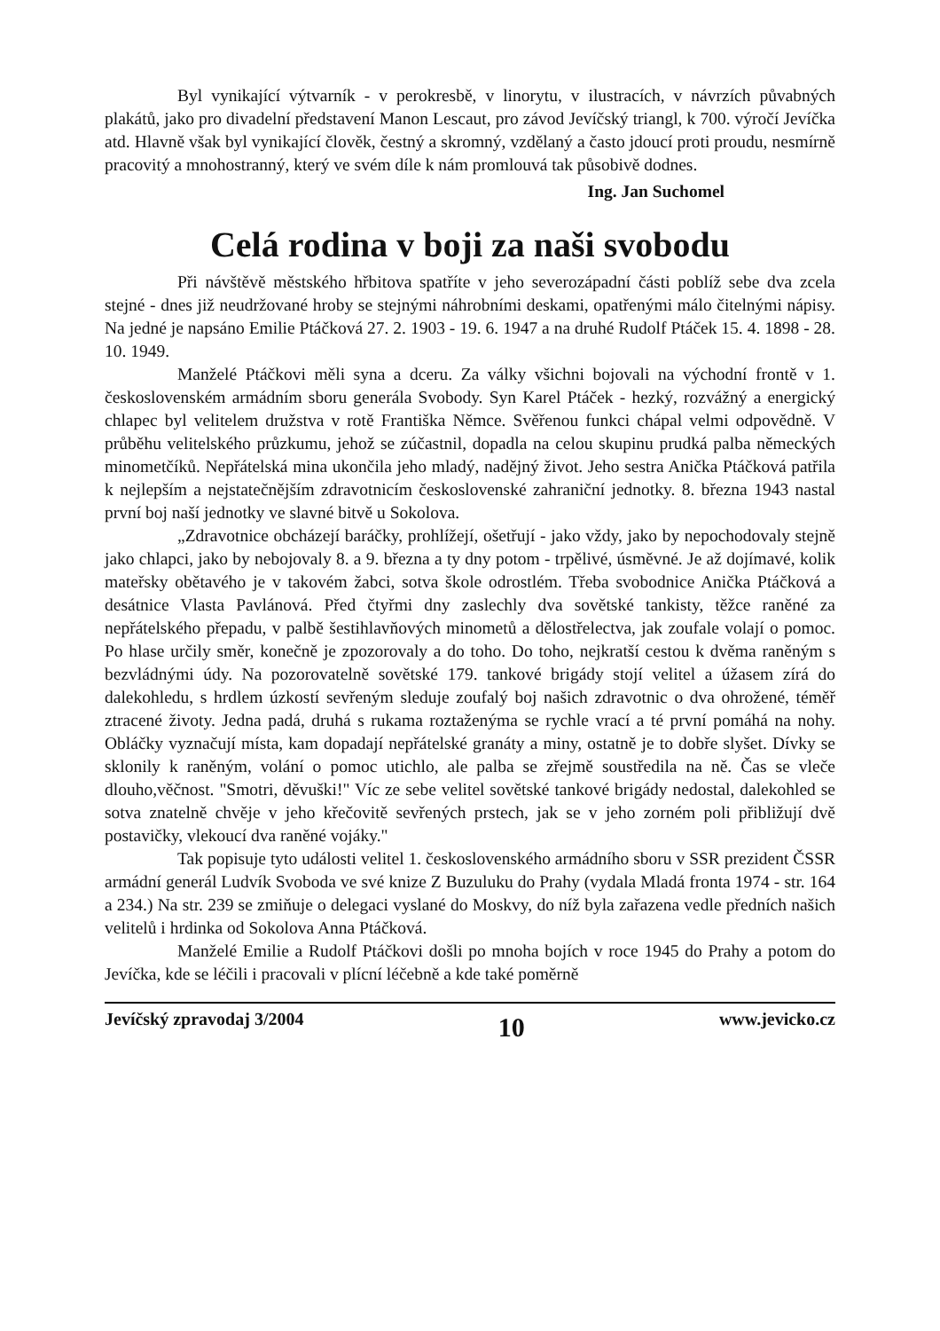Byl vynikající výtvarník - v perokresbě, v linorytu, v ilustracích, v návrzích půvabných plakátů, jako pro divadelní představení Manon Lescaut, pro závod Jevíčský triangl, k 700. výročí Jevíčka atd. Hlavně však byl vynikající člověk, čestný a skromný, vzdělaný a často jdoucí proti proudu, nesmírně pracovitý a mnohostranný, který ve svém díle k nám promlouvá tak působivě dodnes.
Ing. Jan Suchomel
Celá rodina v boji za naši svobodu
Při návštěvě městského hřbitova spatříte v jeho severozápadní části poblíž sebe dva zcela stejné - dnes již neudržované hroby se stejnými náhrobními deskami, opatřenými málo čitelnými nápisy. Na jedné je napsáno Emilie Ptáčková 27. 2. 1903 - 19. 6. 1947 a na druhé Rudolf Ptáček 15. 4. 1898 - 28. 10. 1949.
Manželé Ptáčkovi měli syna a dceru. Za války všichni bojovali na východní frontě v 1. československém armádním sboru generála Svobody. Syn Karel Ptáček - hezký, rozvážný a energický chlapec byl velitelem družstva v rotě Františka Němce. Svěřenou funkci chápal velmi odpovědně. V průběhu velitelského průzkumu, jehož se zúčastnil, dopadla na celou skupinu prudká palba německých minometčíků. Nepřátelská mina ukončila jeho mladý, nadějný život. Jeho sestra Anička Ptáčková patřila k nejlepším a nejstatečnějším zdravotnicím československé zahraniční jednotky. 8. března 1943 nastal první boj naší jednotky ve slavné bitvě u Sokolova.
„Zdravotnice obcházejí baráčky, prohlížejí, ošetřují - jako vždy, jako by nepochodovaly stejně jako chlapci, jako by nebojovaly 8. a 9. března a ty dny potom - trpělivé, úsměvné. Je až dojímavé, kolik mateřsky obětavého je v takovém žabci, sotva škole odrostlém. Třeba svobodnice Anička Ptáčková a desátnice Vlasta Pavlánová. Před čtyřmi dny zaslechly dva sovětské tankisty, těžce raněné za nepřátelského přepadu, v palbě šestihlavňových minometů a dělostřelectva, jak zoufale volají o pomoc. Po hlase určily směr, konečně je zpozorovaly a do toho. Do toho, nejkratší cestou k dvěma raněným s bezvládnými údy. Na pozorovatelně sovětské 179. tankové brigády stojí velitel a úžasem zírá do dalekohledu, s hrdlem úzkostí sevřeným sleduje zoufalý boj našich zdravotnic o dva ohrožené, téměř ztracené životy. Jedna padá, druhá s rukama roztaženýma se rychle vrací a té první pomáhá na nohy. Obláčky vyznačují místa, kam dopadají nepřátelské granáty a miny, ostatně je to dobře slyšet. Dívky se sklonily k raněným, volání o pomoc utichlo, ale palba se zřejmě soustředila na ně. Čas se vleče dlouho,věčnost. "Smotri, děvuški!" Víc ze sebe velitel sovětské tankové brigády nedostal, dalekohled se sotva znatelně chvěje v jeho křečovitě sevřených prstech, jak se v jeho zorném poli přibližují dvě postavičky, vlekoucí dva raněné vojáky."
Tak popisuje tyto události velitel 1. československého armádního sboru v SSR prezident ČSSR armádní generál Ludvík Svoboda ve své knize Z Buzuluku do Prahy (vydala Mladá fronta 1974 - str. 164 a 234.) Na str. 239 se zmiňuje o delegaci vyslané do Moskvy, do níž byla zařazena vedle předních našich velitelů i hrdinka od Sokolova Anna Ptáčková.
Manželé Emilie a Rudolf Ptáčkovi došli po mnoha bojích v roce 1945 do Prahy a potom do Jevíčka, kde se léčili i pracovali v plícní léčebně a kde také poměrně
Jevíčský zpravodaj 3/2004 10 www.jevicko.cz